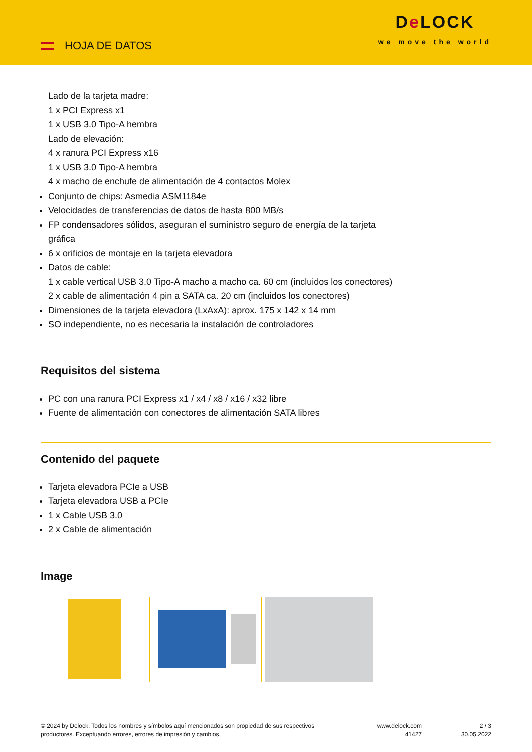HOJA DE DATOS
De LOCK
we move the world
Lado de la tarjeta madre:
1 x PCI Express x1
1 x USB 3.0 Tipo-A hembra
Lado de elevación:
4 x ranura PCI Express x16
1 x USB 3.0 Tipo-A hembra
4 x macho de enchufe de alimentación de 4 contactos Molex
Conjunto de chips: Asmedia ASM1184e
Velocidades de transferencias de datos de hasta 800 MB/s
FP condensadores sólidos, aseguran el suministro seguro de energía de la tarjeta
gráfica
6 x orificios de montaje en la tarjeta elevadora
Datos de cable:
1 x cable vertical USB 3.0 Tipo-A macho a macho ca. 60 cm (incluidos los conectores)
2 x cable de alimentación 4 pin a SATA ca. 20 cm (incluidos los conectores)
Dimensiones de la tarjeta elevadora (LxAxA): aprox. 175 x 142 x 14 mm
SO independiente, no es necesaria la instalación de controladores
Requisitos del sistema
PC con una ranura PCI Express x1 / x4 / x8 / x16 / x32 libre
Fuente de alimentación con conectores de alimentación SATA libres
Contenido del paquete
Tarjeta elevadora PCIe a USB
Tarjeta elevadora USB a PCIe
1 x Cable USB 3.0
2 x Cable de alimentación
Image
© 2024 by Delock. Todos los nombres y símbolos aquí mencionados son propiedad de sus respectivos productores. Exceptuando errores, errores de impresión y cambios.
www.delock.com
41427
2 / 3
30.05.2022